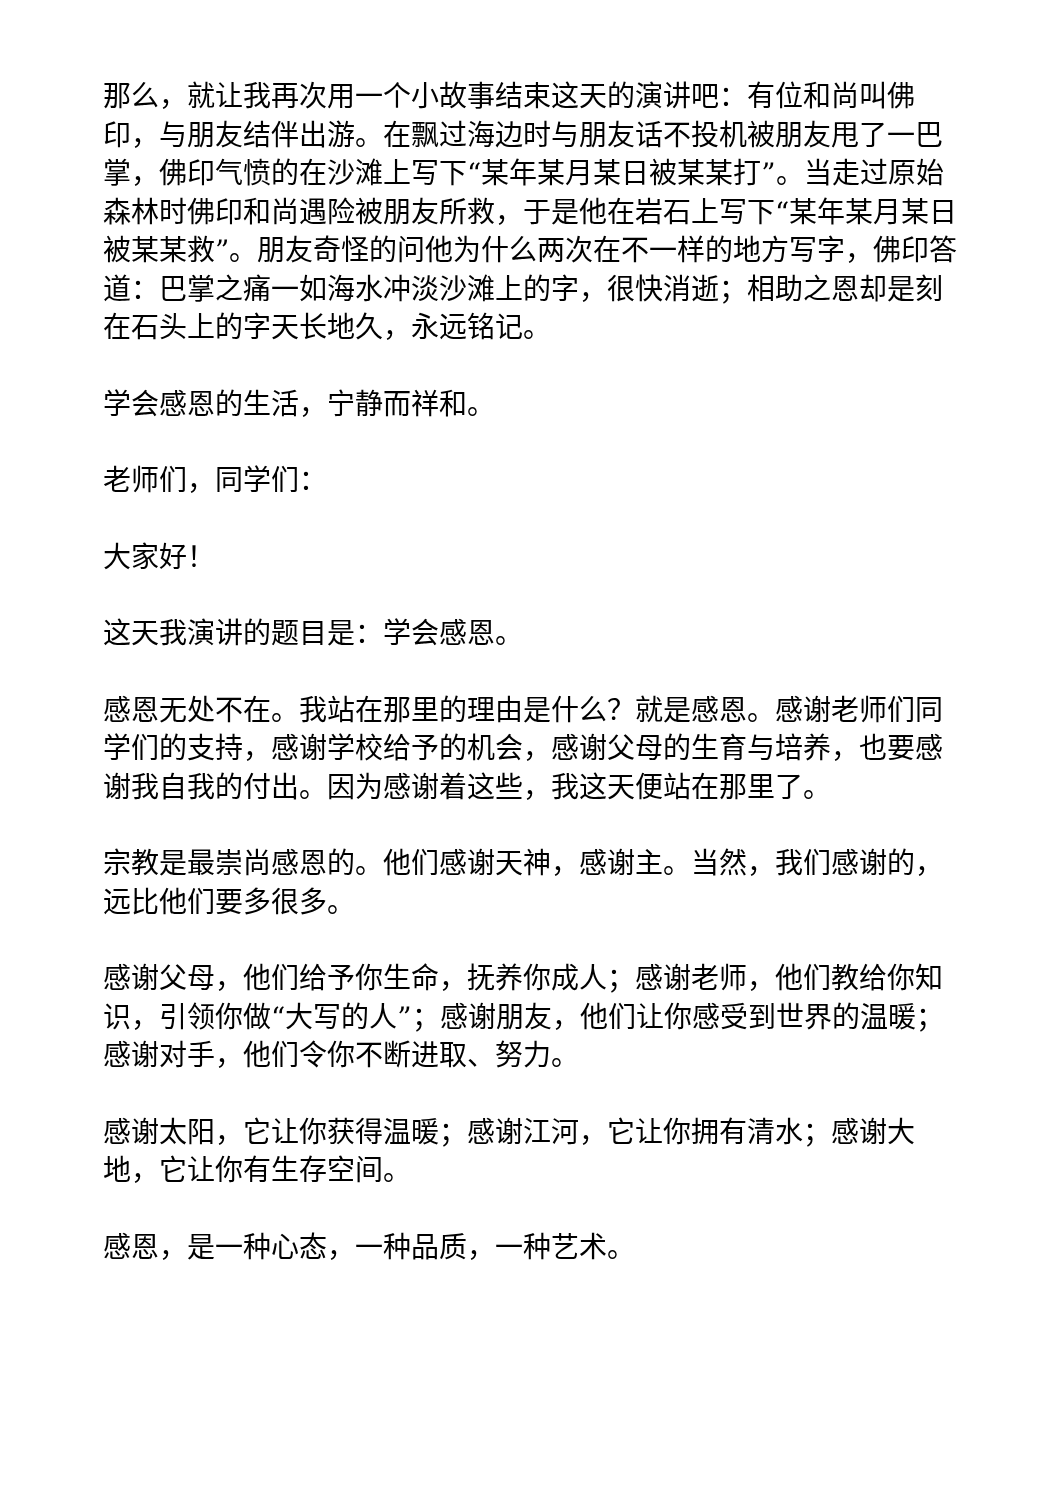那么，就让我再次用一个小故事结束这天的演讲吧：有位和尚叫佛印，与朋友结伴出游。在飘过海边时与朋友话不投机被朋友甩了一巴掌，佛印气愤的在沙滩上写下“某年某月某日被某某打”。当走过原始森林时佛印和尚遇险被朋友所救，于是他在岩石上写下“某年某月某日被某某救”。朋友奇怪的问他为什么两次在不一样的地方写字，佛印答道：巴掌之痛一如海水冲淡沙滩上的字，很快消逝；相助之恩却是刻在石头上的字天长地久，永远铭记。
学会感恩的生活，宁静而祥和。
老师们，同学们：
大家好！
这天我演讲的题目是：学会感恩。
感恩无处不在。我站在那里的理由是什么？就是感恩。感谢老师们同学们的支持，感谢学校给予的机会，感谢父母的生育与培养，也要感谢我自我的付出。因为感谢着这些，我这天便站在那里了。
宗教是最崇尚感恩的。他们感谢天神，感谢主。当然，我们感谢的，远比他们要多很多。
感谢父母，他们给予你生命，抚养你成人；感谢老师，他们教给你知识，引领你做“大写的人”；感谢朋友，他们让你感受到世界的温暖；感谢对手，他们令你不断进取、努力。
感谢太阳，它让你获得温暖；感谢江河，它让你拥有清水；感谢大地，它让你有生存空间。
感恩，是一种心态，一种品质，一种艺术。